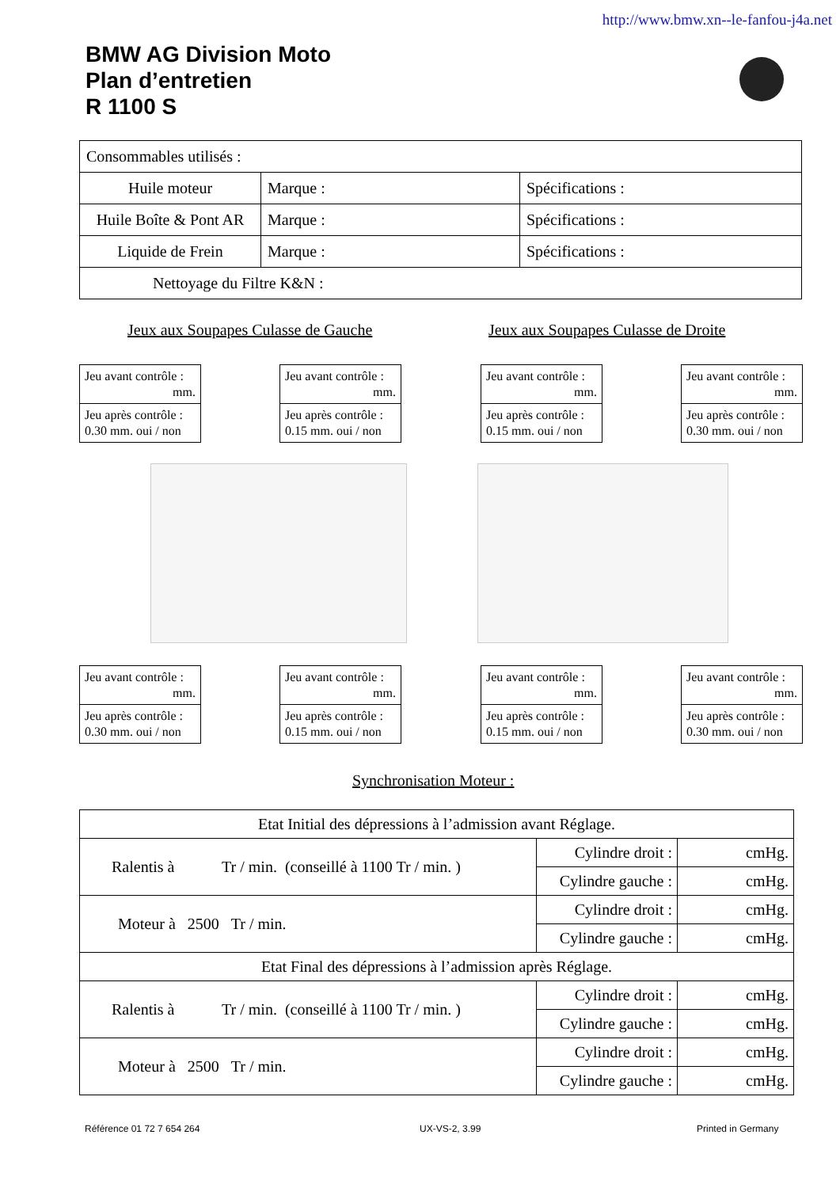http://www.bmw.xn--le-fanfou-j4a.net
BMW AG Division Moto
Plan d’entretien
R 1100 S
| Consommables utilisés : | | |
| Huile moteur | Marque : | Spécifications : |
| Huile Boîte & Pont AR | Marque : | Spécifications : |
| Liquide de Frein | Marque : | Spécifications : |
| Nettoyage du Filtre K&N : | | |
Jeux aux Soupapes Culasse de Gauche
Jeux aux Soupapes Culasse de Droite
Jeu avant contrôle :
mm.
Jeu après contrôle : 0.30 mm. oui / non
Jeu avant contrôle :
mm.
Jeu après contrôle : 0.15 mm. oui / non
Jeu avant contrôle :
mm.
Jeu après contrôle : 0.15 mm. oui / non
Jeu avant contrôle :
mm.
Jeu après contrôle : 0.30 mm. oui / non
Jeu avant contrôle :
mm.
Jeu après contrôle : 0.30 mm. oui / non
Jeu avant contrôle :
mm.
Jeu après contrôle : 0.15 mm. oui / non
Jeu avant contrôle :
mm.
Jeu après contrôle : 0.15 mm. oui / non
Jeu avant contrôle :
mm.
Jeu après contrôle : 0.30 mm. oui / non
Synchronisation Moteur :
| Etat Initial des dépressions à l’admission avant Réglage. | | |
| Ralentis à Tr / min. (conseillé à 1100 Tr / min. ) | Cylindre droit : | cmHg. |
| | Cylindre gauche : | cmHg. |
| Moteur à 2500 Tr / min. | Cylindre droit : | cmHg. |
| | Cylindre gauche : | cmHg. |
| Etat Final des dépressions à l’admission après Réglage. | | |
| Ralentis à Tr / min. (conseillé à 1100 Tr / min. ) | Cylindre droit : | cmHg. |
| | Cylindre gauche : | cmHg. |
| Moteur à 2500 Tr / min. | Cylindre droit : | cmHg. |
| | Cylindre gauche : | cmHg. |
Référence 01 72 7 654 264 UX-VS-2, 3.99 Printed in Germany